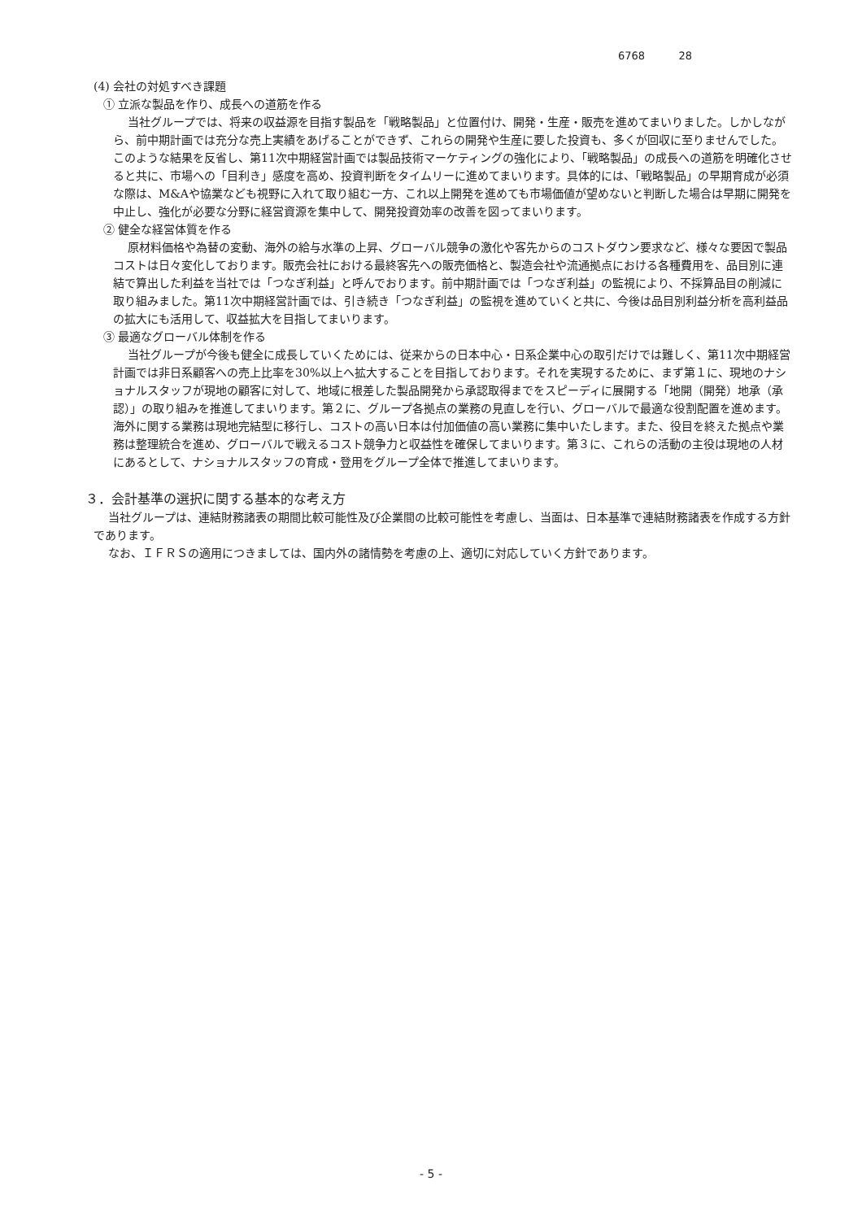6768 28
(4) 会社の対処すべき課題
① 立派な製品を作り、成長への道筋を作る
当社グループでは、将来の収益源を目指す製品を「戦略製品」と位置付け、開発・生産・販売を進めてまいりました。しかしながら、前中期計画では充分な売上実績をあげることができず、これらの開発や生産に要した投資も、多くが回収に至りませんでした。このような結果を反省し、第11次中期経営計画では製品技術マーケティングの強化により、「戦略製品」の成長への道筋を明確化させると共に、市場への「目利き」感度を高め、投資判断をタイムリーに進めてまいります。具体的には、「戦略製品」の早期育成が必須な際は、M&Aや協業なども視野に入れて取り組む一方、これ以上開発を進めても市場価値が望めないと判断した場合は早期に開発を中止し、強化が必要な分野に経営資源を集中して、開発投資効率の改善を図ってまいります。
② 健全な経営体質を作る
原材料価格や為替の変動、海外の給与水準の上昇、グローバル競争の激化や客先からのコストダウン要求など、様々な要因で製品コストは日々変化しております。販売会社における最終客先への販売価格と、製造会社や流通拠点における各種費用を、品目別に連結で算出した利益を当社では「つなぎ利益」と呼んでおります。前中期計画では「つなぎ利益」の監視により、不採算品目の削減に取り組みました。第11次中期経営計画では、引き続き「つなぎ利益」の監視を進めていくと共に、今後は品目別利益分析を高利益品の拡大にも活用して、収益拡大を目指してまいります。
③ 最適なグローバル体制を作る
当社グループが今後も健全に成長していくためには、従来からの日本中心・日系企業中心の取引だけでは難しく、第11次中期経営計画では非日系顧客への売上比率を30%以上へ拡大することを目指しております。それを実現するために、まず第１に、現地のナショナルスタッフが現地の顧客に対して、地域に根差した製品開発から承認取得までをスピーディに展開する「地開（開発）地承（承認）」の取り組みを推進してまいります。第２に、グループ各拠点の業務の見直しを行い、グローバルで最適な役割配置を進めます。海外に関する業務は現地完結型に移行し、コストの高い日本は付加価値の高い業務に集中いたします。また、役目を終えた拠点や業務は整理統合を進め、グローバルで戦えるコスト競争力と収益性を確保してまいります。第３に、これらの活動の主役は現地の人材にあるとして、ナショナルスタッフの育成・登用をグループ全体で推進してまいります。
３．会計基準の選択に関する基本的な考え方
当社グループは、連結財務諸表の期間比較可能性及び企業間の比較可能性を考慮し、当面は、日本基準で連結財務諸表を作成する方針であります。
なお、ＩＦＲＳの適用につきましては、国内外の諸情勢を考慮の上、適切に対応していく方針であります。
- 5 -